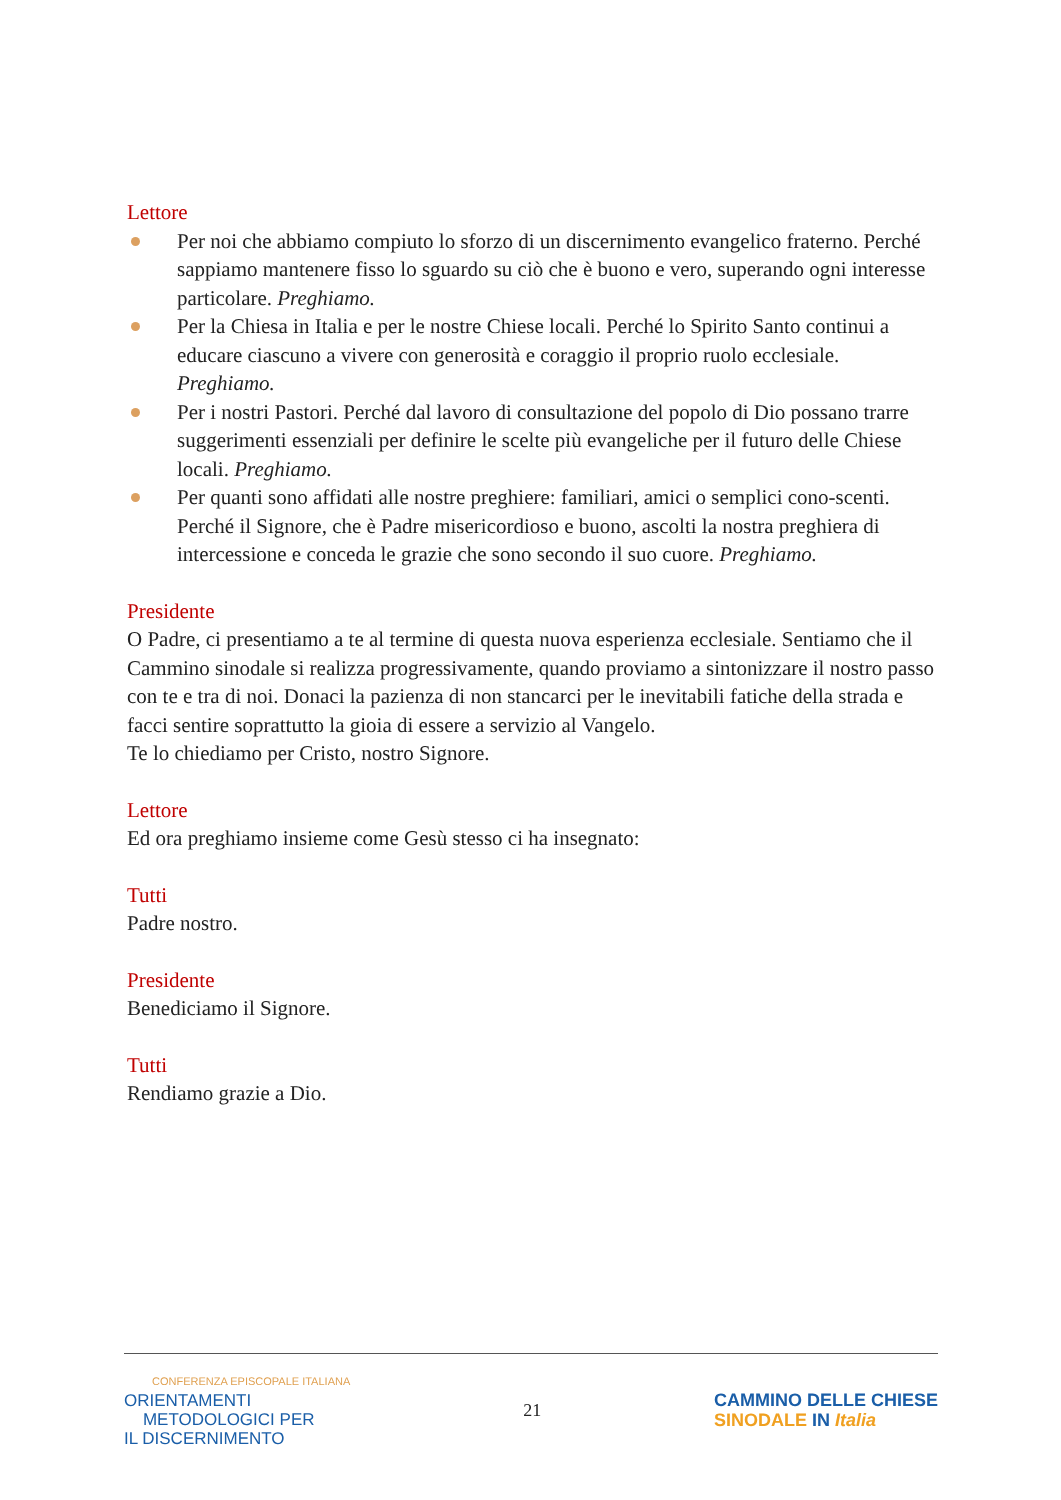Lettore
Per noi che abbiamo compiuto lo sforzo di un discernimento evangelico fraterno. Perché sappiamo mantenere fisso lo sguardo su ciò che è buono e vero, superando ogni interesse particolare. Preghiamo.
Per la Chiesa in Italia e per le nostre Chiese locali. Perché lo Spirito Santo continui a educare ciascuno a vivere con generosità e coraggio il proprio ruolo ecclesiale. Preghiamo.
Per i nostri Pastori. Perché dal lavoro di consultazione del popolo di Dio possano trarre suggerimenti essenziali per definire le scelte più evangeliche per il futuro delle Chiese locali. Preghiamo.
Per quanti sono affidati alle nostre preghiere: familiari, amici o semplici cono-scenti. Perché il Signore, che è Padre misericordioso e buono, ascolti la nostra preghiera di intercessione e conceda le grazie che sono secondo il suo cuore. Preghiamo.
Presidente
O Padre, ci presentiamo a te al termine di questa nuova esperienza ecclesiale. Sentiamo che il Cammino sinodale si realizza progressivamente, quando proviamo a sintonizzare il nostro passo con te e tra di noi. Donaci la pazienza di non stancarci per le inevitabili fatiche della strada e facci sentire soprattutto la gioia di essere a servizio al Vangelo.
Te lo chiediamo per Cristo, nostro Signore.
Lettore
Ed ora preghiamo insieme come Gesù stesso ci ha insegnato:
Tutti
Padre nostro.
Presidente
Benediciamo il Signore.
Tutti
Rendiamo grazie a Dio.
CONFERENZA EPISCOPALE ITALIANA
ORIENTAMENTI
METODOLOGICI PER
IL DISCERNIMENTO
21
CAMMINO DELLE CHIESE
SINODALE IN Italia